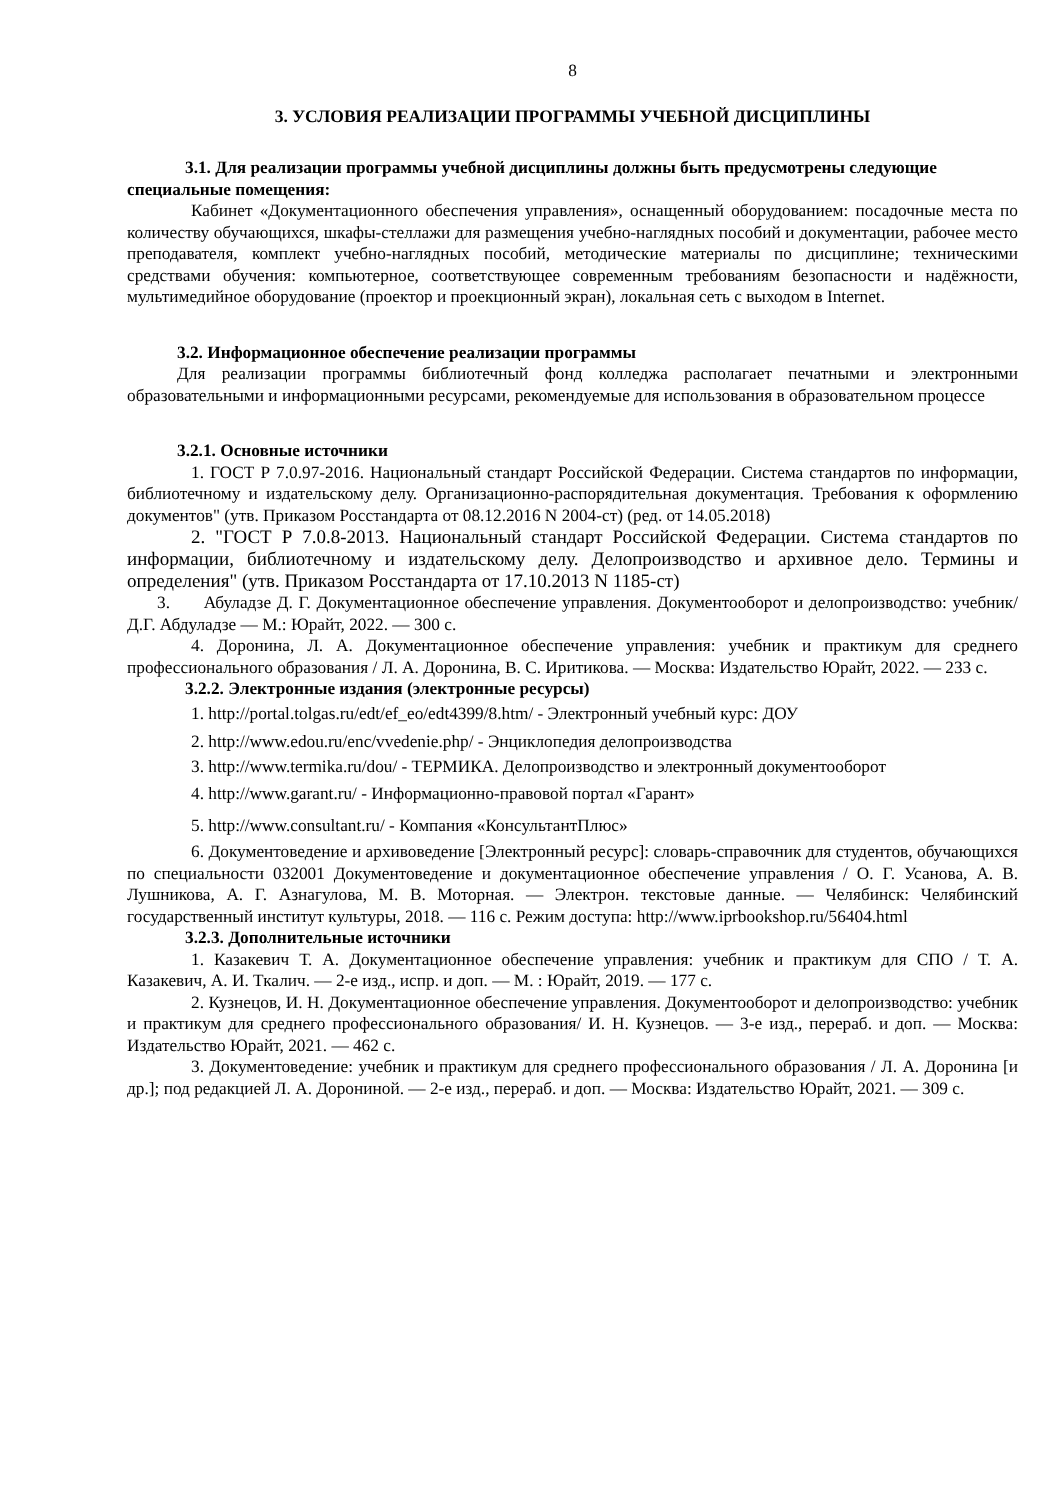8
3. УСЛОВИЯ РЕАЛИЗАЦИИ ПРОГРАММЫ УЧЕБНОЙ ДИСЦИПЛИНЫ
3.1. Для реализации программы учебной дисциплины должны быть предусмотрены следующие специальные помещения:
Кабинет «Документационного обеспечения управления», оснащенный оборудованием: посадочные места по количеству обучающихся, шкафы-стеллажи для размещения учебно-наглядных пособий и документации, рабочее место преподавателя, комплект учебно-наглядных пособий, методические материалы по дисциплине; техническими средствами обучения: компьютерное, соответствующее современным требованиям безопасности и надёжности, мультимедийное оборудование (проектор и проекционный экран), локальная сеть с выходом в Internet.
3.2. Информационное обеспечение реализации программы
Для реализации программы библиотечный фонд колледжа располагает печатными и электронными образовательными и информационными ресурсами, рекомендуемые для использования в образовательном процессе
3.2.1. Основные источники
1. ГОСТ Р 7.0.97-2016. Национальный стандарт Российской Федерации. Система стандартов по информации, библиотечному и издательскому делу. Организационно-распорядительная документация. Требования к оформлению документов" (утв. Приказом Росстандарта от 08.12.2016 N 2004-ст) (ред. от 14.05.2018)
2. "ГОСТ Р 7.0.8-2013. Национальный стандарт Российской Федерации. Система стандартов по информации, библиотечному и издательскому делу. Делопроизводство и архивное дело. Термины и определения" (утв. Приказом Росстандарта от 17.10.2013 N 1185-ст)
3. Абуладзе Д. Г. Документационное обеспечение управления. Документооборот и делопроизводство: учебник/Д.Г. Абдуладзе — М.: Юрайт, 2022. — 300 с.
4. Доронина, Л. А. Документационное обеспечение управления: учебник и практикум для среднего профессионального образования / Л. А. Доронина, В. С. Иритикова. — Москва: Издательство Юрайт, 2022. — 233 с.
3.2.2. Электронные издания (электронные ресурсы)
1. http://portal.tolgas.ru/edt/ef_eo/edt4399/8.htm/ - Электронный учебный курс: ДОУ
2. http://www.edou.ru/enc/vvedenie.php/ - Энциклопедия делопроизводства
3. http://www.termika.ru/dou/ - ТЕРМИКА. Делопроизводство и электронный документооборот
4. http://www.garant.ru/ - Информационно-правовой портал «Гарант»
5. http://www.consultant.ru/ - Компания «КонсультантПлюс»
6. Документоведение и архивоведение [Электронный ресурс]: словарь-справочник для студентов, обучающихся по специальности 032001 Документоведение и документационное обеспечение управления / О. Г. Усанова, А. В. Лушникова, А. Г. Азнагулова, М. В. Моторная. — Электрон. текстовые данные. — Челябинск: Челябинский государственный институт культуры, 2018. — 116 с. Режим доступа: http://www.iprbookshop.ru/56404.html
3.2.3. Дополнительные источники
1. Казакевич Т. А. Документационное обеспечение управления: учебник и практикум для СПО / Т. А. Казакевич, А. И. Ткалич. — 2-е изд., испр. и доп. — М. : Юрайт, 2019. — 177 с.
2. Кузнецов, И. Н. Документационное обеспечение управления. Документооборот и делопроизводство: учебник и практикум для среднего профессионального образования/ И. Н. Кузнецов. — 3-е изд., перераб. и доп. — Москва: Издательство Юрайт, 2021. — 462 с.
3. Документоведение: учебник и практикум для среднего профессионального образования / Л. А. Доронина [и др.]; под редакцией Л. А. Дорониной. — 2-е изд., перераб. и доп. — Москва: Издательство Юрайт, 2021. — 309 с.